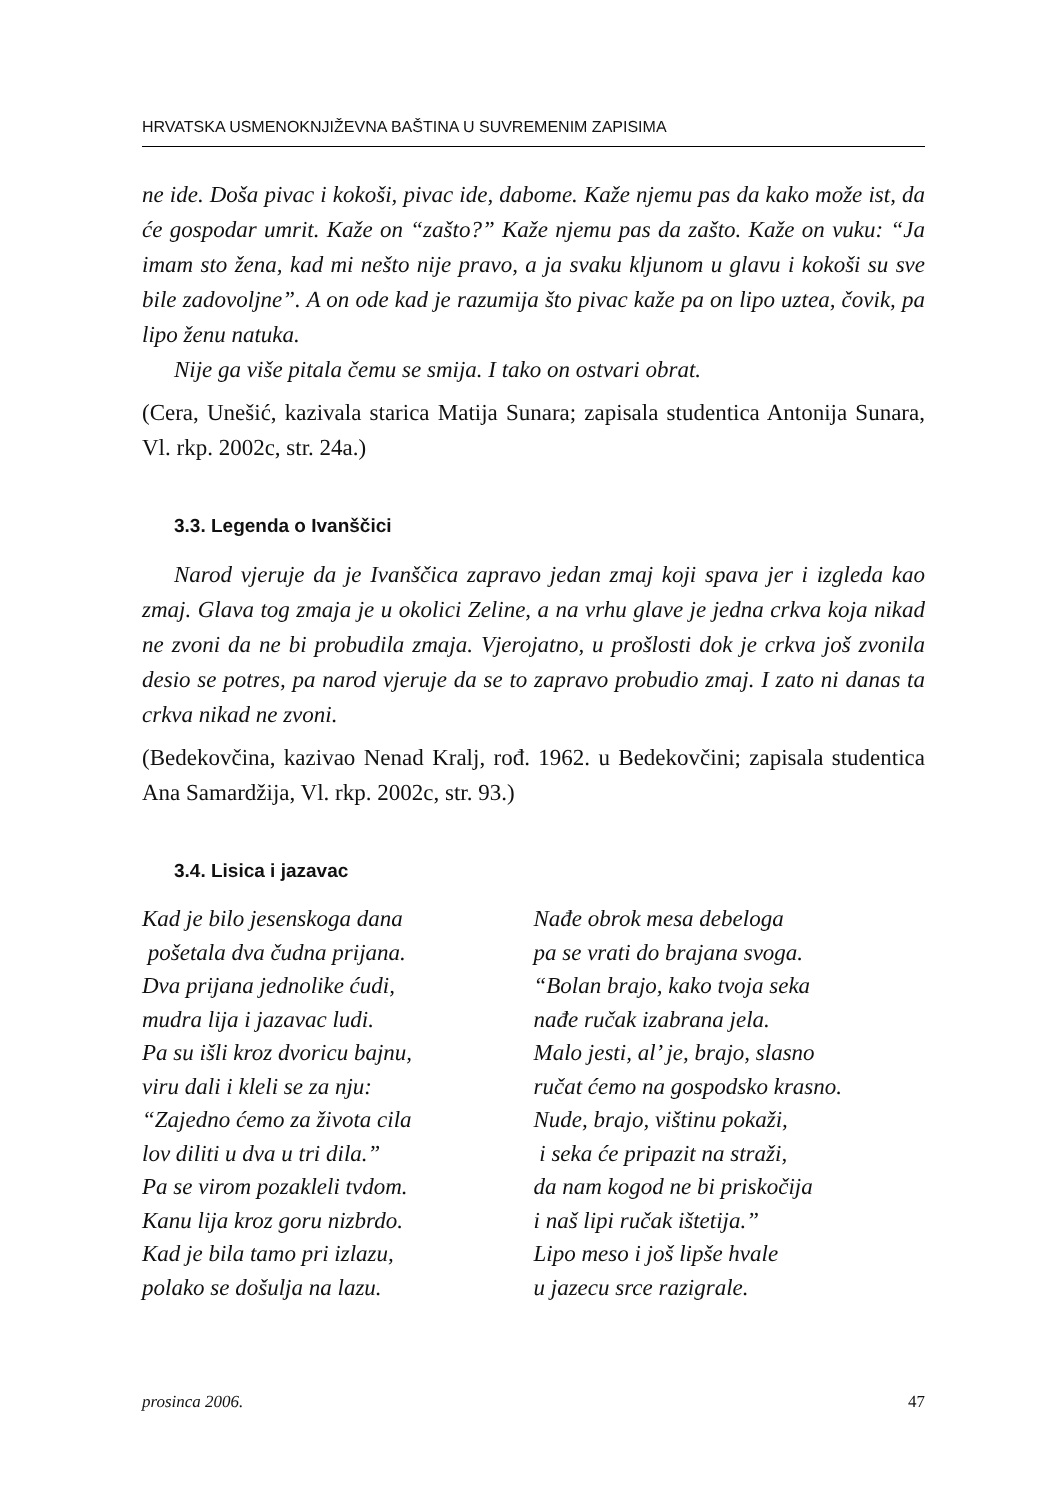HRVATSKA USMENOKNJIŽEVNA BAŠTINA U SUVREMENIM ZAPISIMA
ne ide. Doša pivac i kokoši, pivac ide, dabome. Kaže njemu pas da kako može ist, da će gospodar umrit. Kaže on “zašto?” Kaže njemu pas da zašto. Kaže on vuku: “Ja imam sto žena, kad mi nešto nije pravo, a ja svaku kljunom u glavu i kokoši su sve bile zadovoljne”. A on ode kad je razumija što pivac kaže pa on lipo uztea, čovik, pa lipo ženu natuka.
Nije ga više pitala čemu se smija. I tako on ostvari obrat.
(Cera, Unešić, kazivala starica Matija Sunara; zapisala studentica Antonija Sunara, Vl. rkp. 2002c, str. 24a.)
3.3. Legenda o Ivanščici
Narod vjeruje da je Ivanščica zapravo jedan zmaj koji spava jer i izgleda kao zmaj. Glava tog zmaja je u okolici Zeline, a na vrhu glave je jedna crkva koja nikad ne zvoni da ne bi probudila zmaja. Vjerojatno, u prošlosti dok je crkva još zvonila desio se potres, pa narod vjeruje da se to zapravo probudio zmaj. I zato ni danas ta crkva nikad ne zvoni.
(Bedekovčina, kazivao Nenad Kralj, rođ. 1962. u Bedekovčini; zapisala studentica Ana Samardžija, Vl. rkp. 2002c, str. 93.)
3.4. Lisica i jazavac
Kad je bilo jesenskoga dana
pošetala dva čudna prijana.
Dva prijana jednolike ćudi,
mudra lija i jazavac ludi.
Pa su išli kroz dvoricu bajnu,
viru dali i kleli se za nju:
“Zajedno ćemo za života cila
lov diliti u dva u tri dila.”
Pa se virom pozakleli tvdom.
Kanu lija kroz goru nizbrdo.
Kad je bila tamo pri izlazu,
polako se došulja na lazu.
Nađe obrok mesa debeloga
pa se vrati do brajana svoga.
“Bolan brajo, kako tvoja seka
nađe ručak izabrana jela.
Malo jesti, al’ je, brajo, slasno
ručat ćemo na gospodsko krasno.
Nude, brajo, vištinu pokaži,
i seka će pripazit na straži,
da nam kogod ne bi priskočija
i naš lipi ručak ištetija.”
Lipo meso i još lipše hvale
u jazecu srce razigrale.
prosinca 2006. 47